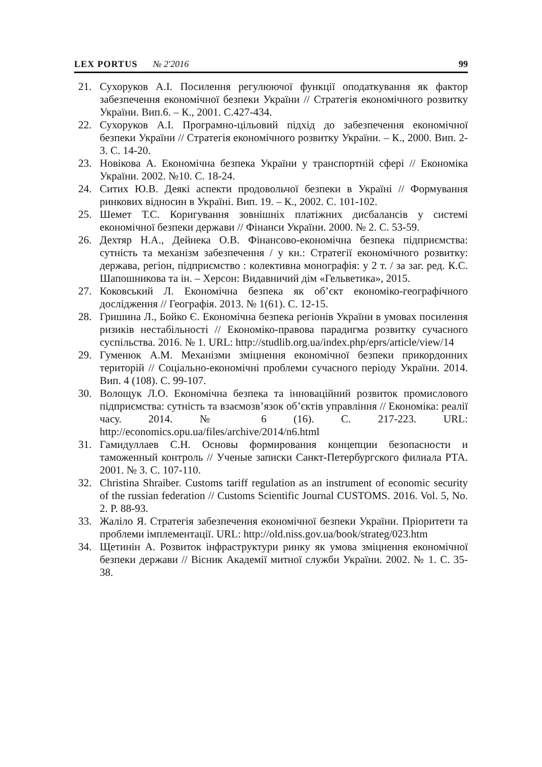LEX PORTUS № 2'2016 99
21. Сухоруков А.І. Посилення регулюючої функції оподаткування як фактор забезпечення економічної безпеки України // Стратегія економічного розвитку України. Вип.6. – К., 2001. С.427-434.
22. Сухоруков А.І. Програмно-цільовий підхід до забезпечення економічної безпеки України // Стратегія економічного розвитку України. – К., 2000. Вип. 2-3. С. 14-20.
23. Новікова А. Економічна безпека України у транспортній сфері // Економіка України. 2002. №10. С. 18-24.
24. Ситих Ю.В. Деякі аспекти продовольчої безпеки в Україні // Формування ринкових відносин в Україні. Вип. 19. – К., 2002. С. 101-102.
25. Шемет Т.С. Коригування зовнішніх платіжних дисбалансів у системі економічної безпеки держави // Фінанси України. 2000. № 2. С. 53-59.
26. Дехтяр Н.А., Дейнека О.В. Фінансово-економічна безпека підприємства: сутність та механізм забезпечення / у кн.: Стратегії економічного розвитку: держава, регіон, підприємство : колективна монографія: у 2 т. / за заг. ред. К.С. Шапошникова та ін. – Херсон: Видавничий дім «Гельветика», 2015.
27. Коковський Л. Економічна безпека як об’єкт економіко-географічного дослідження // Географія. 2013. № 1(61). С. 12-15.
28. Гришина Л., Бойко Є. Економічна безпека регіонів України в умовах посилення ризиків нестабільності // Економіко-правова парадигма розвитку сучасного суспільства. 2016. № 1. URL: http://studlib.org.ua/index.php/eprs/article/view/14
29. Гуменюк А.М. Механізми зміцнення економічної безпеки прикордонних територій // Соціально-економічні проблеми сучасного періоду України. 2014. Вип. 4 (108). С. 99-107.
30. Волощук Л.О. Економічна безпека та інноваційний розвиток промислового підприємства: сутність та взаємозв’язок об’єктів управління // Економіка: реалії часу. 2014. № 6 (16). С. 217-223. URL: http://economics.opu.ua/files/archive/2014/n6.html
31. Гамидуллаев С.Н. Основы формирования концепции безопасности и таможенный контроль // Ученые записки Санкт-Петербургского филиала РТА. 2001. № 3. С. 107-110.
32. Christina Shraiber. Customs tariff regulation as an instrument of economic security of the russian federation // Customs Scientific Journal CUSTOMS. 2016. Vol. 5, No. 2. P. 88-93.
33. Жаліло Я. Стратегія забезпечення економічної безпеки України. Пріоритети та проблеми імплементації. URL: http://old.niss.gov.ua/book/strateg/023.htm
34. Щетинін А. Розвиток інфраструктури ринку як умова зміцнення економічної безпеки держави // Вісник Академії митної служби України. 2002. № 1. С. 35-38.